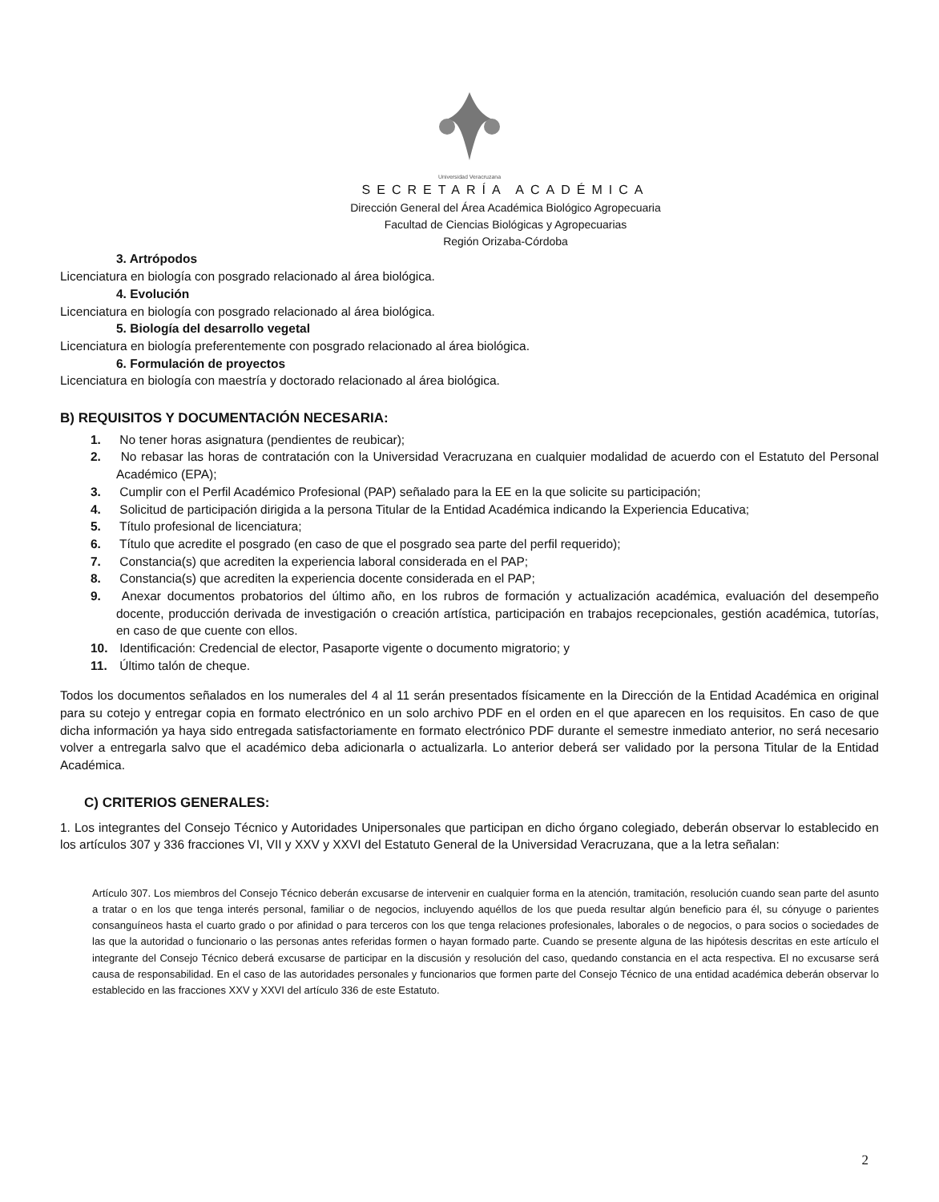Universidad Veracruzana
SECRETARÍA ACADÉMICA
Dirección General del Área Académica Biológico Agropecuaria
Facultad de Ciencias Biológicas y Agropecuarias
Región Orizaba-Córdoba
3. Artrópodos
Licenciatura en biología con posgrado relacionado al área biológica.
4. Evolución
Licenciatura en biología con posgrado relacionado al área biológica.
5. Biología del desarrollo vegetal
Licenciatura en biología preferentemente con posgrado relacionado al área biológica.
6. Formulación de proyectos
Licenciatura en biología con maestría y doctorado relacionado al área biológica.
B) REQUISITOS Y DOCUMENTACIÓN NECESARIA:
1. No tener horas asignatura (pendientes de reubicar);
2. No rebasar las horas de contratación con la Universidad Veracruzana en cualquier modalidad de acuerdo con el Estatuto del Personal Académico (EPA);
3. Cumplir con el Perfil Académico Profesional (PAP) señalado para la EE en la que solicite su participación;
4. Solicitud de participación dirigida a la persona Titular de la Entidad Académica indicando la Experiencia Educativa;
5. Título profesional de licenciatura;
6. Título que acredite el posgrado (en caso de que el posgrado sea parte del perfil requerido);
7. Constancia(s) que acrediten la experiencia laboral considerada en el PAP;
8. Constancia(s) que acrediten la experiencia docente considerada en el PAP;
9. Anexar documentos probatorios del último año, en los rubros de formación y actualización académica, evaluación del desempeño docente, producción derivada de investigación o creación artística, participación en trabajos recepcionales, gestión académica, tutorías, en caso de que cuente con ellos.
10. Identificación: Credencial de elector, Pasaporte vigente o documento migratorio; y
11. Último talón de cheque.
Todos los documentos señalados en los numerales del 4 al 11 serán presentados físicamente en la Dirección de la Entidad Académica en original para su cotejo y entregar copia en formato electrónico en un solo archivo PDF en el orden en el que aparecen en los requisitos. En caso de que dicha información ya haya sido entregada satisfactoriamente en formato electrónico PDF durante el semestre inmediato anterior, no será necesario volver a entregarla salvo que el académico deba adicionarla o actualizarla. Lo anterior deberá ser validado por la persona Titular de la Entidad Académica.
C) CRITERIOS GENERALES:
1. Los integrantes del Consejo Técnico y Autoridades Unipersonales que participan en dicho órgano colegiado, deberán observar lo establecido en los artículos 307 y 336 fracciones VI, VII y XXV y XXVI del Estatuto General de la Universidad Veracruzana, que a la letra señalan:
Artículo 307. Los miembros del Consejo Técnico deberán excusarse de intervenir en cualquier forma en la atención, tramitación, resolución cuando sean parte del asunto a tratar o en los que tenga interés personal, familiar o de negocios, incluyendo aquéllos de los que pueda resultar algún beneficio para él, su cónyuge o parientes consanguíneos hasta el cuarto grado o por afinidad o para terceros con los que tenga relaciones profesionales, laborales o de negocios, o para socios o sociedades de las que la autoridad o funcionario o las personas antes referidas formen o hayan formado parte. Cuando se presente alguna de las hipótesis descritas en este artículo el integrante del Consejo Técnico deberá excusarse de participar en la discusión y resolución del caso, quedando constancia en el acta respectiva. El no excusarse será causa de responsabilidad. En el caso de las autoridades personales y funcionarios que formen parte del Consejo Técnico de una entidad académica deberán observar lo establecido en las fracciones XXV y XXVI del artículo 336 de este Estatuto.
2